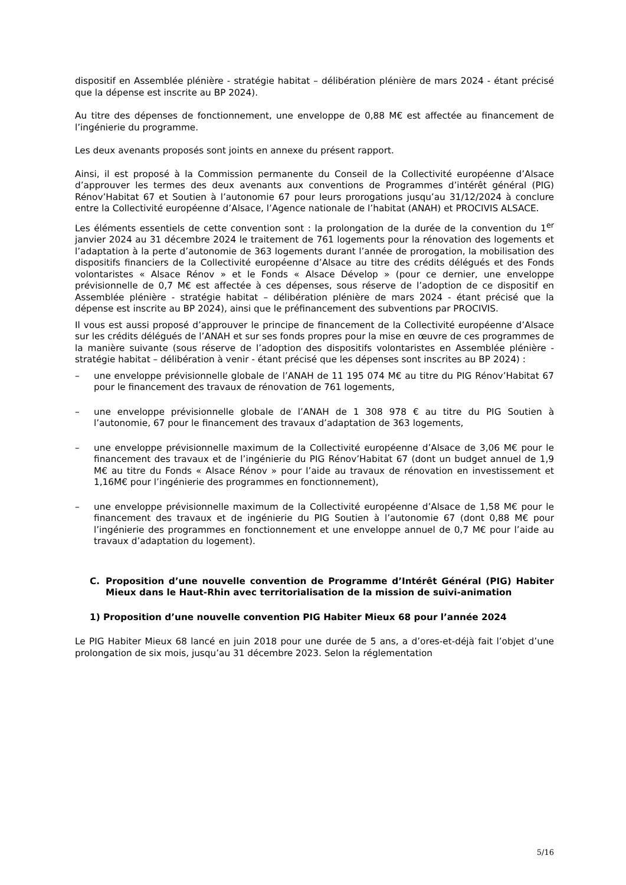dispositif en Assemblée plénière - stratégie habitat – délibération plénière de mars 2024 - étant précisé que la dépense est inscrite au BP 2024).
Au titre des dépenses de fonctionnement, une enveloppe de 0,88 M€ est affectée au financement de l’ingénierie du programme.
Les deux avenants proposés sont joints en annexe du présent rapport.
Ainsi, il est proposé à la Commission permanente du Conseil de la Collectivité européenne d’Alsace d’approuver les termes des deux avenants aux conventions de Programmes d’intérêt général (PIG) Rénov’Habitat 67 et Soutien à l’autonomie 67 pour leurs prorogations jusqu’au 31/12/2024 à conclure entre la Collectivité européenne d’Alsace, l’Agence nationale de l’habitat (ANAH) et PROCIVIS ALSACE.
Les éléments essentiels de cette convention sont : la prolongation de la durée de la convention du 1<sup>er</sup> janvier 2024 au 31 décembre 2024 le traitement de 761 logements pour la rénovation des logements et l’adaptation à la perte d’autonomie de 363 logements durant l’année de prorogation, la mobilisation des dispositifs financiers de la Collectivité européenne d’Alsace au titre des crédits délégués et des Fonds volontaristes « Alsace Rénov » et le Fonds « Alsace Dévelop » (pour ce dernier, une enveloppe prévisionnelle de 0,7 M€ est affectée à ces dépenses, sous réserve de l’adoption de ce dispositif en Assemblée plénière - stratégie habitat – délibération plénière de mars 2024 - étant précisé que la dépense est inscrite au BP 2024), ainsi que le préfinancement des subventions par PROCIVIS.
Il vous est aussi proposé d’approuver le principe de financement de la Collectivité européenne d’Alsace sur les crédits délégués de l’ANAH et sur ses fonds propres pour la mise en œuvre de ces programmes de la manière suivante (sous réserve de l’adoption des dispositifs volontaristes en Assemblée plénière - stratégie habitat – délibération à venir - étant précisé que les dépenses sont inscrites au BP 2024) :
– une enveloppe prévisionnelle globale de l’ANAH de 11 195 074 M€ au titre du PIG Rénov’Habitat 67 pour le financement des travaux de rénovation de 761 logements,
– une enveloppe prévisionnelle globale de l’ANAH de 1 308 978 € au titre du PIG Soutien à l’autonomie, 67 pour le financement des travaux d’adaptation de 363 logements,
– une enveloppe prévisionnelle maximum de la Collectivité européenne d’Alsace de 3,06 M€ pour le financement des travaux et de l’ingénierie du PIG Rénov’Habitat 67 (dont un budget annuel de 1,9 M€ au titre du Fonds « Alsace Rénov » pour l’aide au travaux de rénovation en investissement et 1,16M€ pour l’ingénierie des programmes en fonctionnement),
– une enveloppe prévisionnelle maximum de la Collectivité européenne d’Alsace de 1,58 M€ pour le financement des travaux et de ingénierie du PIG Soutien à l’autonomie 67 (dont 0,88 M€ pour l’ingénierie des programmes en fonctionnement et une enveloppe annuel de 0,7 M€ pour l’aide au travaux d’adaptation du logement).
C. Proposition d’une nouvelle convention de Programme d’Intérêt Général (PIG) Habiter Mieux dans le Haut-Rhin avec territorialisation de la mission de suivi-animation
1) Proposition d’une nouvelle convention PIG Habiter Mieux 68 pour l’année 2024
Le PIG Habiter Mieux 68 lancé en juin 2018 pour une durée de 5 ans, a d’ores-et-déjà fait l’objet d’une prolongation de six mois, jusqu’au 31 décembre 2023. Selon la réglementation
5/16